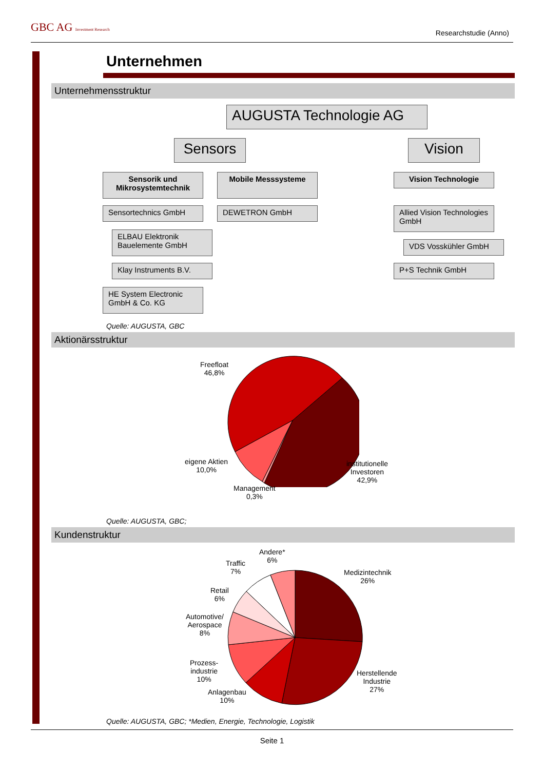GBC AG Investment Research Researchstudie (Anno)
Unternehmen
Unternehmensstruktur
AUGUSTA Technologie AG
Sensors Vision
Sensorik und Mikrosystemtechnik
Mobile Messsysteme Vision Technologie
Sensortechnics GmbH DEWETRON GmbH
Allied Vision Technologies GmbH
ELBAU Elektronik Bauelemente GmbH
VDS Vosskühler GmbH
Klay Instruments B.V. P+S Technik GmbH
HE System Electronic GmbH & Co. KG
Quelle: AUGUSTA, GBC
Aktionärsstruktur
Freefloat
46,8%
eigene Aktien
10,0%
Management
0,3%
institutionelle
Investoren
42,9%
Quelle: AUGUSTA, GBC;
Kundenstruktur
Andere*
6%
Traffic
7%
Medizintechnik
26%
Retail
6%
Automotive/
Aerospace
8%
Prozess-
industrie
10%
Anlagenbau
10%
Herstellende
Industrie
27%
Quelle: AUGUSTA, GBC; *Medien, Energie, Technologie, Logistik
Seite 1